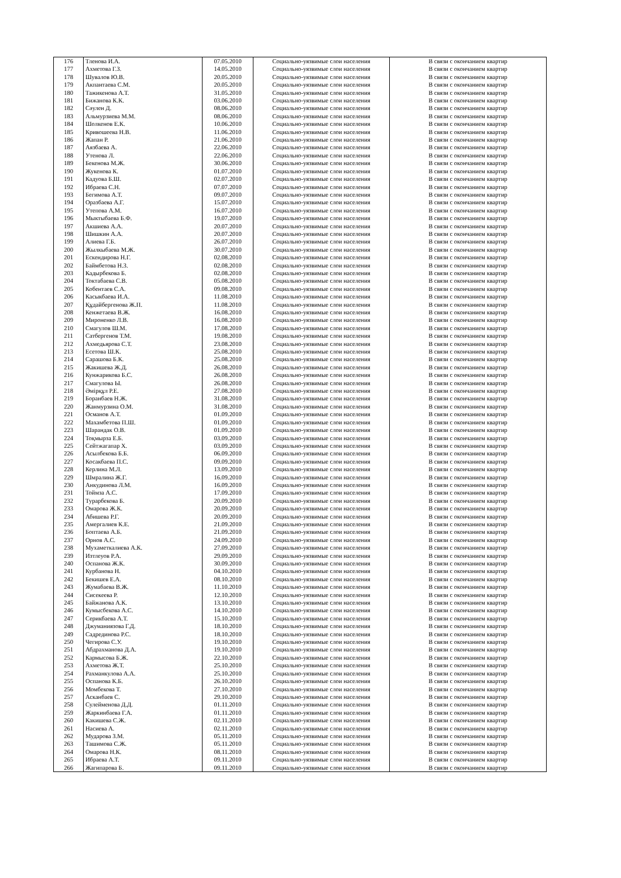| 176 | Тленова И.А. | 07.05.2010 | Социально-уязвимые слои населения | В связи с окончанием квартир |
| 177 | Ахметова Г.З. | 14.05.2010 | Социально-уязвимые слои населения | В связи с окончанием квартир |
| 178 | Шувалов Ю.В. | 20.05.2010 | Социально-уязвимые слои населения | В связи с окончанием квартир |
| 179 | Акпантаева С.М. | 20.05.2010 | Социально-уязвимые слои населения | В связи с окончанием квартир |
| 180 | Тажикенова А.Т. | 31.05.2010 | Социально-уязвимые слои населения | В связи с окончанием квартир |
| 181 | Бижанова К.К. | 03.06.2010 | Социально-уязвимые слои населения | В связи с окончанием квартир |
| 182 | Сәулен Д. | 08.06.2010 | Социально-уязвимые слои населения | В связи с окончанием квартир |
| 183 | Альмурзиева М.М. | 08.06.2010 | Социально-уязвимые слои населения | В связи с окончанием квартир |
| 184 | Шолкенов Е.К. | 10.06.2010 | Социально-уязвимые слои населения | В связи с окончанием квартир |
| 185 | Кривошеева Н.В. | 11.06.2010 | Социально-уязвимые слои населения | В связи с окончанием квартир |
| 186 | Жапан Р. | 21.06.2010 | Социально-уязвимые слои населения | В связи с окончанием квартир |
| 187 | Аязбаева А. | 22.06.2010 | Социально-уязвимые слои населения | В связи с окончанием квартир |
| 188 | Утенова Л. | 22.06.2010 | Социально-уязвимые слои населения | В связи с окончанием квартир |
| 189 | Бекенова М.Ж. | 30.06.2010 | Социально-уязвимые слои населения | В связи с окончанием квартир |
| 190 | Жукенова К. | 01.07.2010 | Социально-уязвимые слои населения | В связи с окончанием квартир |
| 191 | Кадуова Б.Ш. | 02.07.2010 | Социально-уязвимые слои населения | В связи с окончанием квартир |
| 192 | Ибраева С.Н. | 07.07.2010 | Социально-уязвимые слои населения | В связи с окончанием квартир |
| 193 | Бегимова А.Т. | 09.07.2010 | Социально-уязвимые слои населения | В связи с окончанием квартир |
| 194 | Оразбаева А.Г. | 15.07.2010 | Социально-уязвимые слои населения | В связи с окончанием квартир |
| 195 | Утепова А.М. | 16.07.2010 | Социально-уязвимые слои населения | В связи с окончанием квартир |
| 196 | Мыктыбаева Б.Ф. | 19.07.2010 | Социально-уязвимые слои населения | В связи с окончанием квартир |
| 197 | Акшиева А.А. | 20.07.2010 | Социально-уязвимые слои населения | В связи с окончанием квартир |
| 198 | Шишкин А.А. | 20.07.2010 | Социально-уязвимые слои населения | В связи с окончанием квартир |
| 199 | Алиева Г.Б. | 26.07.2010 | Социально-уязвимые слои населения | В связи с окончанием квартир |
| 200 | Жылкыбаева М.Ж. | 30.07.2010 | Социально-уязвимые слои населения | В связи с окончанием квартир |
| 201 | Ескендирова Н.Г. | 02.08.2010 | Социально-уязвимые слои населения | В связи с окончанием квартир |
| 202 | Баймбетова Н.З. | 02.08.2010 | Социально-уязвимые слои населения | В связи с окончанием квартир |
| 203 | Кадырбекова Б. | 02.08.2010 | Социально-уязвимые слои населения | В связи с окончанием квартир |
| 204 | Токтабаева С.В. | 05.08.2010 | Социально-уязвимые слои населения | В связи с окончанием квартир |
| 205 | Кобентаев С.А. | 09.08.2010 | Социально-уязвимые слои населения | В связи с окончанием квартир |
| 206 | Касыкбаева И.А. | 11.08.2010 | Социально-уязвимые слои населения | В связи с окончанием квартир |
| 207 | Құдайбергенова Ж.П. | 11.08.2010 | Социально-уязвимые слои населения | В связи с окончанием квартир |
| 208 | Кенжетаева В.Ж. | 16.08.2010 | Социально-уязвимые слои населения | В связи с окончанием квартир |
| 209 | Мироненко Л.В. | 16.08.2010 | Социально-уязвимые слои населения | В связи с окончанием квартир |
| 210 | Смагулов Ш.М. | 17.08.2010 | Социально-уязвимые слои населения | В связи с окончанием квартир |
| 211 | Сатбергенов Т.М. | 19.08.2010 | Социально-уязвимые слои населения | В связи с окончанием квартир |
| 212 | Ахмедьярова С.Т. | 23.08.2010 | Социально-уязвимые слои населения | В связи с окончанием квартир |
| 213 | Есетова Ш.К. | 25.08.2010 | Социально-уязвимые слои населения | В связи с окончанием квартир |
| 214 | Сарашова Б.К. | 25.08.2010 | Социально-уязвимые слои населения | В связи с окончанием квартир |
| 215 | Жакишева Ж.Д. | 26.08.2010 | Социально-уязвимые слои населения | В связи с окончанием квартир |
| 216 | Кунжарикова Б.С. | 26.08.2010 | Социально-уязвимые слои населения | В связи с окончанием квартир |
| 217 | Смагулова Ы. | 26.08.2010 | Социально-уязвимые слои населения | В связи с окончанием квартир |
| 218 | Әмірқұл Р.Е. | 27.08.2010 | Социально-уязвимые слои населения | В связи с окончанием квартир |
| 219 | Боранбаев Н.Ж. | 31.08.2010 | Социально-уязвимые слои населения | В связи с окончанием квартир |
| 220 | Жанмурзина О.М. | 31.08.2010 | Социально-уязвимые слои населения | В связи с окончанием квартир |
| 221 | Османов А.Т. | 01.09.2010 | Социально-уязвимые слои населения | В связи с окончанием квартир |
| 222 | Махамбетова П.Ш. | 01.09.2010 | Социально-уязвимые слои населения | В связи с окончанием квартир |
| 223 | Шарандак О.В. | 01.09.2010 | Социально-уязвимые слои населения | В связи с окончанием квартир |
| 224 | Тоқмырза Е.Б. | 03.09.2010 | Социально-уязвимые слои населения | В связи с окончанием квартир |
| 225 | Сейтжагапар Х. | 03.09.2010 | Социально-уязвимые слои населения | В связи с окончанием квартир |
| 226 | Асылбекова Б.Б. | 06.09.2010 | Социально-уязвимые слои населения | В связи с окончанием квартир |
| 227 | Косакбаева П.С. | 09.09.2010 | Социально-уязвимые слои населения | В связи с окончанием квартир |
| 228 | Керлина М.Л. | 13.09.2010 | Социально-уязвимые слои населения | В связи с окончанием квартир |
| 229 | Шмралина Ж.Г. | 16.09.2010 | Социально-уязвимые слои населения | В связи с окончанием квартир |
| 230 | Анкудинова Л.М. | 16.09.2010 | Социально-уязвимые слои населения | В связи с окончанием квартир |
| 231 | Тоймза А.С. | 17.09.2010 | Социально-уязвимые слои населения | В связи с окончанием квартир |
| 232 | Турарбекова Б. | 20.09.2010 | Социально-уязвимые слои населения | В связи с окончанием квартир |
| 233 | Омарова Ж.К. | 20.09.2010 | Социально-уязвимые слои населения | В связи с окончанием квартир |
| 234 | Абишева Р.Г. | 20.09.2010 | Социально-уязвимые слои населения | В связи с окончанием квартир |
| 235 | Амергалиев К.Е. | 21.09.2010 | Социально-уязвимые слои населения | В связи с окончанием квартир |
| 236 | Боптаева А.Б. | 21.09.2010 | Социально-уязвимые слои населения | В связи с окончанием квартир |
| 237 | Орнов А.С. | 24.09.2010 | Социально-уязвимые слои населения | В связи с окончанием квартир |
| 238 | Мухаметкалиева А.К. | 27.09.2010 | Социально-уязвимые слои населения | В связи с окончанием квартир |
| 239 | Изтлеуов Р.А. | 29.09.2010 | Социально-уязвимые слои населения | В связи с окончанием квартир |
| 240 | Оспанова Ж.К. | 30.09.2010 | Социально-уязвимые слои населения | В связи с окончанием квартир |
| 241 | Курбанова Н. | 04.10.2010 | Социально-уязвимые слои населения | В связи с окончанием квартир |
| 242 | Бекишев Е.А. | 08.10.2010 | Социально-уязвимые слои населения | В связи с окончанием квартир |
| 243 | Жумабаева В.Ж. | 11.10.2010 | Социально-уязвимые слои населения | В связи с окончанием квартир |
| 244 | Сисекеева Р. | 12.10.2010 | Социально-уязвимые слои населения | В связи с окончанием квартир |
| 245 | Байжанова А.К. | 13.10.2010 | Социально-уязвимые слои населения | В связи с окончанием квартир |
| 246 | Кумысбекова А.С. | 14.10.2010 | Социально-уязвимые слои населения | В связи с окончанием квартир |
| 247 | Серикбаева А.Т. | 15.10.2010 | Социально-уязвимые слои населения | В связи с окончанием квартир |
| 248 | Джуманиязова Г.Д. | 18.10.2010 | Социально-уязвимые слои населения | В связи с окончанием квартир |
| 249 | Садрединова Р.С. | 18.10.2010 | Социально-уязвимые слои населения | В связи с окончанием квартир |
| 250 | Чегирова С.У. | 19.10.2010 | Социально-уязвимые слои населения | В связи с окончанием квартир |
| 251 | Абдрахманова Д.А. | 19.10.2010 | Социально-уязвимые слои населения | В связи с окончанием квартир |
| 252 | Кармысова Б.Ж. | 22.10.2010 | Социально-уязвимые слои населения | В связи с окончанием квартир |
| 253 | Ахметова Ж.Т. | 25.10.2010 | Социально-уязвимые слои населения | В связи с окончанием квартир |
| 254 | Рахманкулова А.А. | 25.10.2010 | Социально-уязвимые слои населения | В связи с окончанием квартир |
| 255 | Оспанова К.Б. | 26.10.2010 | Социально-уязвимые слои населения | В связи с окончанием квартир |
| 256 | Момбекова Т. | 27.10.2010 | Социально-уязвимые слои населения | В связи с окончанием квартир |
| 257 | Асканбаев С. | 29.10.2010 | Социально-уязвимые слои населения | В связи с окончанием квартир |
| 258 | Сулейменова Д.Д. | 01.11.2010 | Социально-уязвимые слои населения | В связи с окончанием квартир |
| 259 | Жаркинбаева Г.А. | 01.11.2010 | Социально-уязвимые слои населения | В связи с окончанием квартир |
| 260 | Какишева С.Ж. | 02.11.2010 | Социально-уязвимые слои населения | В связи с окончанием квартир |
| 261 | Насиева А. | 02.11.2010 | Социально-уязвимые слои населения | В связи с окончанием квартир |
| 262 | Мударова З.М. | 05.11.2010 | Социально-уязвимые слои населения | В связи с окончанием квартир |
| 263 | Ташимова С.Ж. | 05.11.2010 | Социально-уязвимые слои населения | В связи с окончанием квартир |
| 264 | Омарова Н.К. | 08.11.2010 | Социально-уязвимые слои населения | В связи с окончанием квартир |
| 265 | Ибраева А.Т. | 09.11.2010 | Социально-уязвимые слои населения | В связи с окончанием квартир |
| 266 | Жагипарова Б. | 09.11.2010 | Социально-уязвимые слои населения | В связи с окончанием квартир |